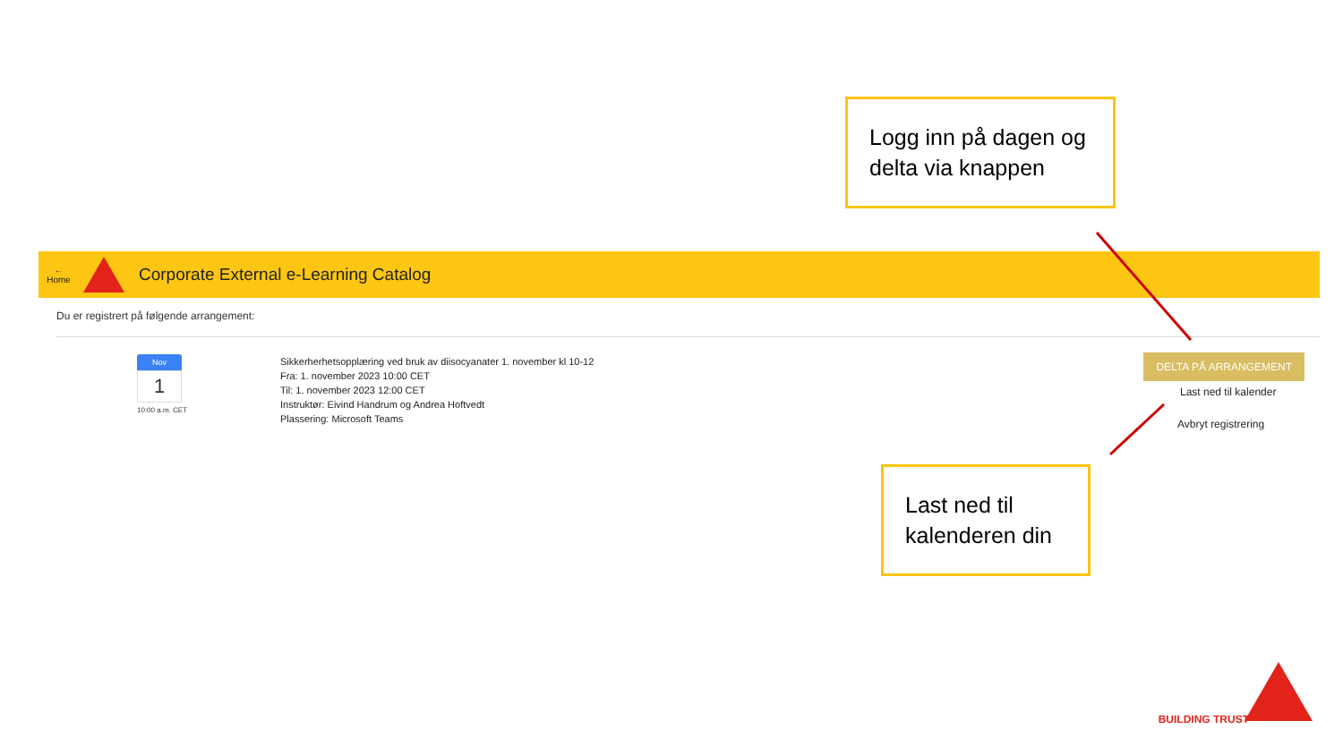Logg inn på dagen og delta via knappen
←
Home
Corporate External e-Learning Catalog
Du er registrert på følgende arrangement:
Nov
1
10:00 a.m. CET
Sikkerherhetsopplæring ved bruk av diisocyanater 1. november kl 10-12
Fra: 1. november 2023 10:00 CET
Til: 1. november 2023 12:00 CET
Instruktør: Eivind Handrum og Andrea Hoftvedt
Plassering: Microsoft Teams
DELTA PÅ ARRANGEMENT
Last ned til kalender
Avbryt registrering
Last ned til kalenderen din
BUILDING TRUST